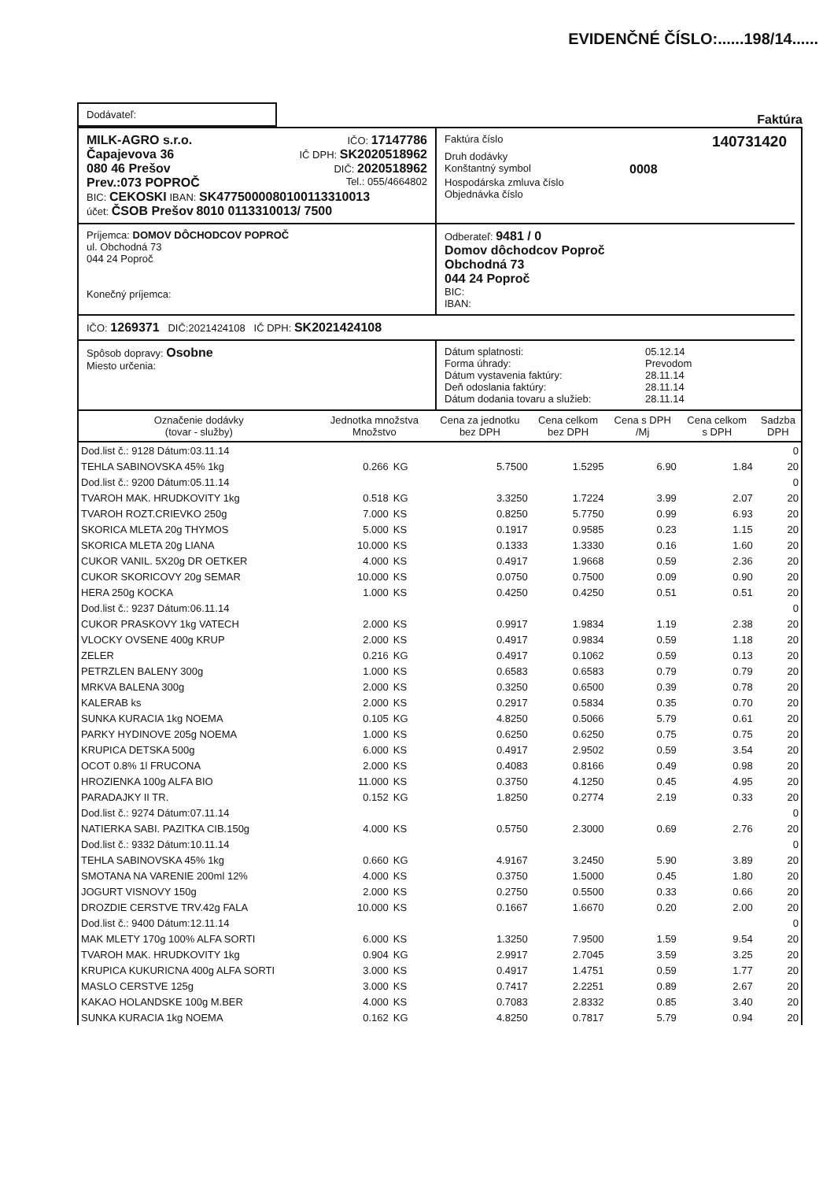EVIDENČNÉ ČÍSLO:......198/14......
Dodávateľ:
Faktúra
MILK-AGRO s.r.o. IČO: 17147786
Čapajevova 36 IČ DPH: SK2020518962
080 46 Prešov DIČ: 2020518962
Prev.:073 POPROČ Tel.: 055/4664802
BIC: CEKOSKI IBAN: SK4775000080100113310013
účet: ČSOB Prešov 8010 0113310013/ 7500
Faktúra číslo 140731420
Druh dodávky
Konštantný symbol 0008
Hospodárska zmluva číslo
Objednávka číslo
Príjemca: DOMOV DÔCHODCOV POPROČ
ul. Obchodná 73
044 24 Poproč
Konečný príjemca:
Odberateľ: 9481 / 0
Domov dôchodcov Poproč
Obchodná 73
044 24 Poproč
BIC:
IBAN:
IČO: 1269371 DIČ:2021424108 IČ DPH: SK2021424108
Spôsob dopravy: Osobne
Miesto určenia:
Dátum splatnosti: 05.12.14
Forma úhrady: Prevodom
Dátum vystavenia faktúry: 28.11.14
Deň odoslania faktúry: 28.11.14
Dátum dodania tovaru a služieb: 28.11.14
| Označenie dodávky (tovar - služby) | Jednotka množstva Množstvo | | Cena za jednotku bez DPH | Cena celkom bez DPH | Cena s DPH /Mj | Cena celkom s DPH | Sadzba DPH |
| --- | --- | --- | --- | --- | --- | --- | --- |
| Dod.list č.: 9128 Dátum:03.11.14 | | | | | | | 0 |
| TEHLA SABINOVSKA 45% 1kg | 0.266 | KG | 5.7500 | 1.5295 | 6.90 | 1.84 | 20 |
| Dod.list č.: 9200 Dátum:05.11.14 | | | | | | | 0 |
| TVAROH MAK. HRUDKOVITY 1kg | 0.518 | KG | 3.3250 | 1.7224 | 3.99 | 2.07 | 20 |
| TVAROH ROZT.CRIEVKO 250g | 7.000 | KS | 0.8250 | 5.7750 | 0.99 | 6.93 | 20 |
| SKORICA MLETA 20g THYMOS | 5.000 | KS | 0.1917 | 0.9585 | 0.23 | 1.15 | 20 |
| SKORICA MLETA 20g LIANA | 10.000 | KS | 0.1333 | 1.3330 | 0.16 | 1.60 | 20 |
| CUKOR VANIL. 5X20g DR OETKER | 4.000 | KS | 0.4917 | 1.9668 | 0.59 | 2.36 | 20 |
| CUKOR SKORICOVY 20g SEMAR | 10.000 | KS | 0.0750 | 0.7500 | 0.09 | 0.90 | 20 |
| HERA 250g KOCKA | 1.000 | KS | 0.4250 | 0.4250 | 0.51 | 0.51 | 20 |
| Dod.list č.: 9237 Dátum:06.11.14 | | | | | | | 0 |
| CUKOR PRASKOVY 1kg VATECH | 2.000 | KS | 0.9917 | 1.9834 | 1.19 | 2.38 | 20 |
| VLOCKY OVSENE 400g KRUP | 2.000 | KS | 0.4917 | 0.9834 | 0.59 | 1.18 | 20 |
| ZELER | 0.216 | KG | 0.4917 | 0.1062 | 0.59 | 0.13 | 20 |
| PETRZLEN BALENY 300g | 1.000 | KS | 0.6583 | 0.6583 | 0.79 | 0.79 | 20 |
| MRKVA BALENA 300g | 2.000 | KS | 0.3250 | 0.6500 | 0.39 | 0.78 | 20 |
| KALERAB ks | 2.000 | KS | 0.2917 | 0.5834 | 0.35 | 0.70 | 20 |
| SUNKA KURACIA 1kg NOEMA | 0.105 | KG | 4.8250 | 0.5066 | 5.79 | 0.61 | 20 |
| PARKY HYDINOVE 205g NOEMA | 1.000 | KS | 0.6250 | 0.6250 | 0.75 | 0.75 | 20 |
| KRUPICA DETSKA 500g | 6.000 | KS | 0.4917 | 2.9502 | 0.59 | 3.54 | 20 |
| OCOT 0.8% 1l FRUCONA | 2.000 | KS | 0.4083 | 0.8166 | 0.49 | 0.98 | 20 |
| HROZIENKA 100g ALFA BIO | 11.000 | KS | 0.3750 | 4.1250 | 0.45 | 4.95 | 20 |
| PARADAJKY II TR. | 0.152 | KG | 1.8250 | 0.2774 | 2.19 | 0.33 | 20 |
| Dod.list č.: 9274 Dátum:07.11.14 | | | | | | | 0 |
| NATIERKA SABI. PAZITKA CIB.150g | 4.000 | KS | 0.5750 | 2.3000 | 0.69 | 2.76 | 20 |
| Dod.list č.: 9332 Dátum:10.11.14 | | | | | | | 0 |
| TEHLA SABINOVSKA 45% 1kg | 0.660 | KG | 4.9167 | 3.2450 | 5.90 | 3.89 | 20 |
| SMOTANA NA VARENIE 200ml 12% | 4.000 | KS | 0.3750 | 1.5000 | 0.45 | 1.80 | 20 |
| JOGURT VISNOVY 150g | 2.000 | KS | 0.2750 | 0.5500 | 0.33 | 0.66 | 20 |
| DROZDIE CERSTVE TRV.42g FALA | 10.000 | KS | 0.1667 | 1.6670 | 0.20 | 2.00 | 20 |
| Dod.list č.: 9400 Dátum:12.11.14 | | | | | | | 0 |
| MAK MLETY 170g 100% ALFA SORTI | 6.000 | KS | 1.3250 | 7.9500 | 1.59 | 9.54 | 20 |
| TVAROH MAK. HRUDKOVITY 1kg | 0.904 | KG | 2.9917 | 2.7045 | 3.59 | 3.25 | 20 |
| KRUPICA KUKURICNA 400g ALFA SORTI | 3.000 | KS | 0.4917 | 1.4751 | 0.59 | 1.77 | 20 |
| MASLO CERSTVE 125g | 3.000 | KS | 0.7417 | 2.2251 | 0.89 | 2.67 | 20 |
| KAKAO HOLANDSKE 100g M.BER | 4.000 | KS | 0.7083 | 2.8332 | 0.85 | 3.40 | 20 |
| SUNKA KURACIA 1kg NOEMA | 0.162 | KG | 4.8250 | 0.7817 | 5.79 | 0.94 | 20 |